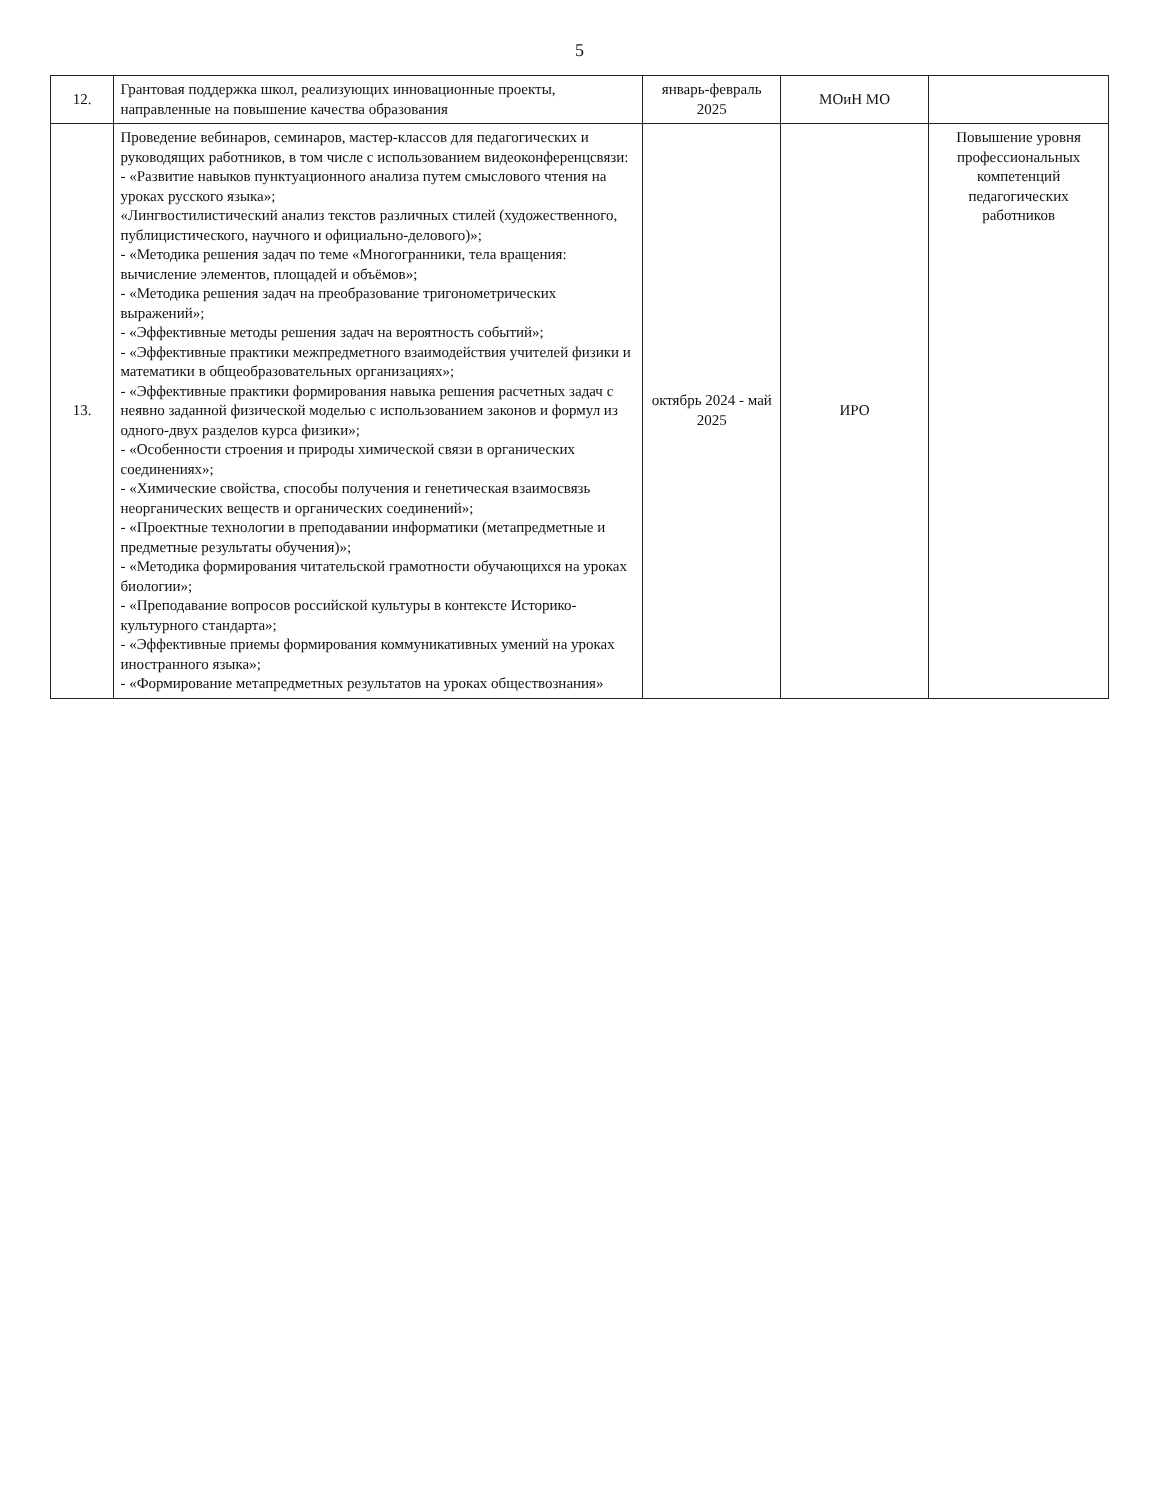5
| 12. | Грантовая поддержка школ, реализующих инновационные проекты, направленные на повышение качества образования | январь-февраль 2025 | МОиН МО | |
| 13. | Проведение вебинаров, семинаров, мастер-классов для педагогических и руководящих работников, в том числе с использованием видеоконференцсвязи: - «Развитие навыков пунктуационного анализа путем смыслового чтения на уроках русского языка»; «Лингвостилистический анализ текстов различных стилей (художественного, публицистического, научного и официально-делового)»; - «Методика решения задач по теме «Многогранники, тела вращения: вычисление элементов, площадей и объёмов»; - «Методика решения задач на преобразование тригонометрических выражений»; - «Эффективные методы решения задач на вероятность событий»; - «Эффективные практики межпредметного взаимодействия учителей физики и математики в общеобразовательных организациях»; - «Эффективные практики формирования навыка решения расчетных задач с неявно заданной физической моделью с использованием законов и формул из одного-двух разделов курса физики»; - «Особенности строения и природы химической связи в органических соединениях»; - «Химические свойства, способы получения и генетическая взаимосвязь неорганических веществ и органических соединений»; - «Проектные технологии в преподавании информатики (метапредметные и предметные результаты обучения)»; - «Методика формирования читательской грамотности обучающихся на уроках биологии»; - «Преподавание вопросов российской культуры в контексте Историко-культурного стандарта»; - «Эффективные приемы формирования коммуникативных умений на уроках иностранного языка»; - «Формирование метапредметных результатов на уроках обществознания» | октябрь 2024 - май 2025 | ИРО | Повышение уровня профессиональных компетенций педагогических работников |